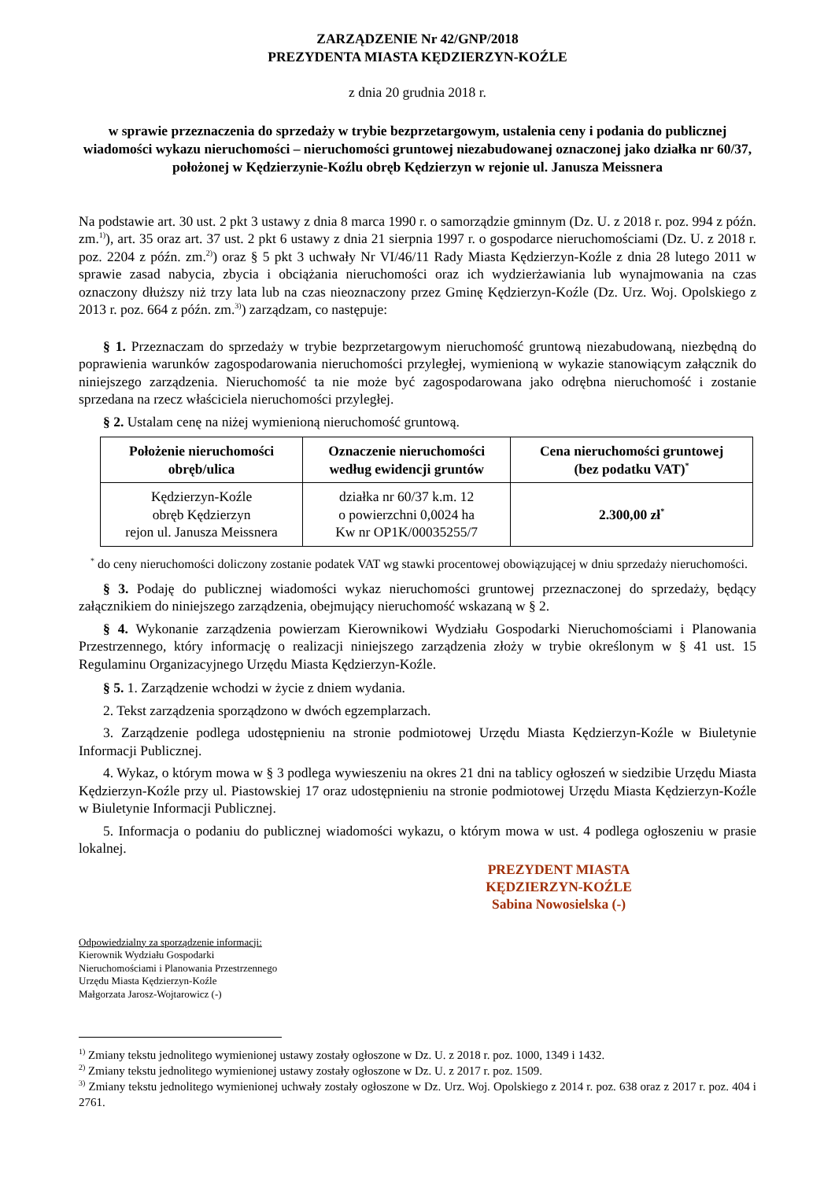ZARZĄDZENIE Nr 42/GNP/2018
PREZYDENTA MIASTA KĘDZIERZYN-KOŹLE
z dnia 20 grudnia 2018 r.
w sprawie przeznaczenia do sprzedaży w trybie bezprzetargowym, ustalenia ceny i podania do publicznej wiadomości wykazu nieruchomości – nieruchomości gruntowej niezabudowanej oznaczonej jako działka nr 60/37, położonej w Kędzierzynie-Koźlu obręb Kędzierzyn w rejonie ul. Janusza Meissnera
Na podstawie art. 30 ust. 2 pkt 3 ustawy z dnia 8 marca 1990 r. o samorządzie gminnym (Dz. U. z 2018 r. poz. 994 z późn. zm.<sup>1)</sup>), art. 35 oraz art. 37 ust. 2 pkt 6 ustawy z dnia 21 sierpnia 1997 r. o gospodarce nieruchomościami (Dz. U. z 2018 r. poz. 2204 z późn. zm.<sup>2)</sup>) oraz § 5 pkt 3 uchwały Nr VI/46/11 Rady Miasta Kędzierzyn-Koźle z dnia 28 lutego 2011 w sprawie zasad nabycia, zbycia i obciążania nieruchomości oraz ich wydzierżawiania lub wynajmowania na czas oznaczony dłuższy niż trzy lata lub na czas nieoznaczony przez Gminę Kędzierzyn-Koźle (Dz. Urz. Woj. Opolskiego z 2013 r. poz. 664 z późn. zm.<sup>3)</sup>) zarządzam, co następuje:
§ 1. Przeznaczam do sprzedaży w trybie bezprzetargowym nieruchomość gruntową niezabudowaną, niezbędną do poprawienia warunków zagospodarowania nieruchomości przyległej, wymienioną w wykazie stanowiącym załącznik do niniejszego zarządzenia. Nieruchomość ta nie może być zagospodarowana jako odrębna nieruchomość i zostanie sprzedana na rzecz właściciela nieruchomości przyległej.
§ 2. Ustalam cenę na niżej wymienioną nieruchomość gruntową.
| Położenie nieruchomości obręb/ulica | Oznaczenie nieruchomości według ewidencji gruntów | Cena nieruchomości gruntowej (bez podatku VAT)<sup>*</sup> |
| --- | --- | --- |
| Kędzierzyn-Koźle obręb Kędzierzyn rejon ul. Janusza Meissnera | działka nr 60/37 k.m. 12 o powierzchni 0,0024 ha Kw nr OP1K/00035255/7 | 2.300,00 zł<sup>*</sup> |
<sup>*</sup> do ceny nieruchomości doliczony zostanie podatek VAT wg stawki procentowej obowiązującej w dniu sprzedaży nieruchomości.
§ 3. Podaję do publicznej wiadomości wykaz nieruchomości gruntowej przeznaczonej do sprzedaży, będący załącznikiem do niniejszego zarządzenia, obejmujący nieruchomość wskazaną w § 2.
§ 4. Wykonanie zarządzenia powierzam Kierownikowi Wydziału Gospodarki Nieruchomościami i Planowania Przestrzennego, który informację o realizacji niniejszego zarządzenia złoży w trybie określonym w § 41 ust. 15 Regulaminu Organizacyjnego Urzędu Miasta Kędzierzyn-Koźle.
§ 5. 1. Zarządzenie wchodzi w życie z dniem wydania.
2. Tekst zarządzenia sporządzono w dwóch egzemplarzach.
3. Zarządzenie podlega udostępnieniu na stronie podmiotowej Urzędu Miasta Kędzierzyn-Koźle w Biuletynie Informacji Publicznej.
4. Wykaz, o którym mowa w § 3 podlega wywieszeniu na okres 21 dni na tablicy ogłoszeń w siedzibie Urzędu Miasta Kędzierzyn-Koźle przy ul. Piastowskiej 17 oraz udostępnieniu na stronie podmiotowej Urzędu Miasta Kędzierzyn-Koźle w Biuletynie Informacji Publicznej.
5. Informacja o podaniu do publicznej wiadomości wykazu, o którym mowa w ust. 4 podlega ogłoszeniu w prasie lokalnej.
PREZYDENT MIASTA
KĘDZIERZYN-KOŹLE
Sabina Nowosielska (-)
Odpowiedzialny za sporządzenie informacji:
Kierownik Wydziału Gospodarki
Nieruchomościami i Planowania Przestrzennego
Urzędu Miasta Kędzierzyn-Koźle
Małgorzata Jarosz-Wojtarowicz (-)
<sup>1)</sup> Zmiany tekstu jednolitego wymienionej ustawy zostały ogłoszone w Dz. U. z 2018 r. poz. 1000, 1349 i 1432.
<sup>2)</sup> Zmiany tekstu jednolitego wymienionej ustawy zostały ogłoszone w Dz. U. z 2017 r. poz. 1509.
<sup>3)</sup> Zmiany tekstu jednolitego wymienionej uchwały zostały ogłoszone w Dz. Urz. Woj. Opolskiego z 2014 r. poz. 638 oraz z 2017 r. poz. 404 i 2761.